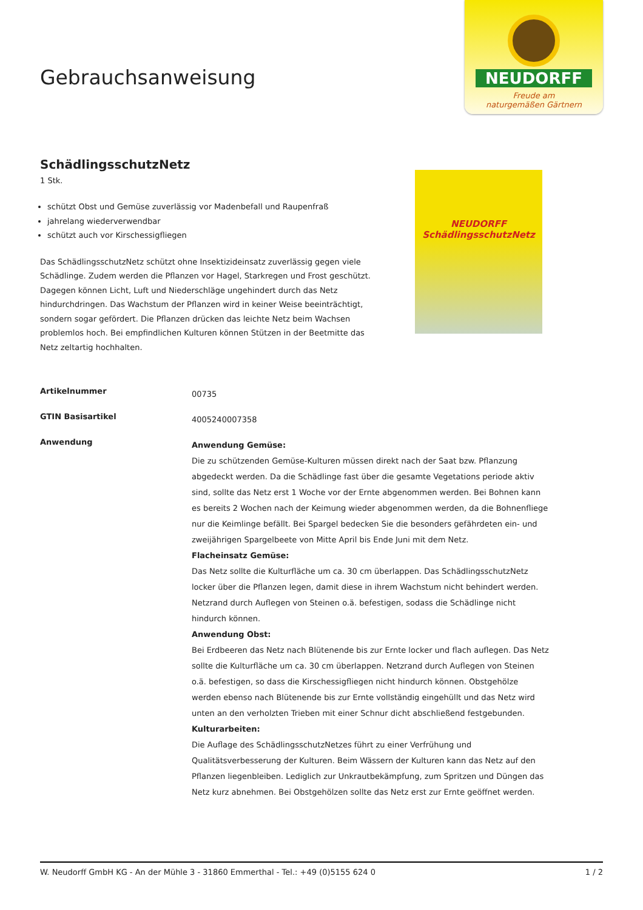Gebrauchsanweisung
NEUDORFF
Freude am
naturgemäßen Gärtnern
SchädlingsschutzNetz
1 Stk.
schützt Obst und Gemüse zuverlässig vor Madenbefall und Raupenfraß
jahrelang wiederverwendbar
schützt auch vor Kirschessigfliegen
Das SchädlingsschutzNetz schützt ohne Insektizideinsatz zuverlässig gegen viele Schädlinge. Zudem werden die Pflanzen vor Hagel, Starkregen und Frost geschützt. Dagegen können Licht, Luft und Niederschläge ungehindert durch das Netz hindurchdringen. Das Wachstum der Pflanzen wird in keiner Weise beeinträchtigt, sondern sogar gefördert. Die Pflanzen drücken das leichte Netz beim Wachsen problemlos hoch. Bei empfindlichen Kulturen können Stützen in der Beetmitte das Netz zeltartig hochhalten.
NEUDORFF
SchädlingsschutzNetz
| Artikelnummer | 00735 |
| GTIN Basisartikel | 4005240007358 |
| Anwendung | Anwendung Gemüse: Die zu schützenden Gemüse-Kulturen müssen direkt nach der Saat bzw. Pflanzung abgedeckt werden. Da die Schädlinge fast über die gesamte Vegetations periode aktiv sind, sollte das Netz erst 1 Woche vor der Ernte abgenommen werden. Bei Bohnen kann es bereits 2 Wochen nach der Keimung wieder abgenommen werden, da die Bohnenfliege nur die Keimlinge befällt. Bei Spargel bedecken Sie die besonders gefährdeten ein- und zweijährigen Spargelbeete von Mitte April bis Ende Juni mit dem Netz. Flacheinsatz Gemüse: Das Netz sollte die Kulturfläche um ca. 30 cm überlappen. Das SchädlingsschutzNetz locker über die Pflanzen legen, damit diese in ihrem Wachstum nicht behindert werden. Netzrand durch Auflegen von Steinen o.ä. befestigen, sodass die Schädlinge nicht hindurch können. Anwendung Obst: Bei Erdbeeren das Netz nach Blütenende bis zur Ernte locker und flach auflegen. Das Netz sollte die Kulturfläche um ca. 30 cm überlappen. Netzrand durch Auflegen von Steinen o.ä. befestigen, so dass die Kirschessigfliegen nicht hindurch können. Obstgehölze werden ebenso nach Blütenende bis zur Ernte vollständig eingehüllt und das Netz wird unten an den verholzten Trieben mit einer Schnur dicht abschließend festgebunden. Kulturarbeiten: Die Auflage des SchädlingsschutzNetzes führt zu einer Verfrühung und Qualitätsverbesserung der Kulturen. Beim Wässern der Kulturen kann das Netz auf den Pflanzen liegenbleiben. Lediglich zur Unkrautbekämpfung, zum Spritzen und Düngen das Netz kurz abnehmen. Bei Obstgehölzen sollte das Netz erst zur Ernte geöffnet werden. |
W. Neudorff GmbH KG - An der Mühle 3 - 31860 Emmerthal - Tel.: +49 (0)5155 624 0 1 / 2